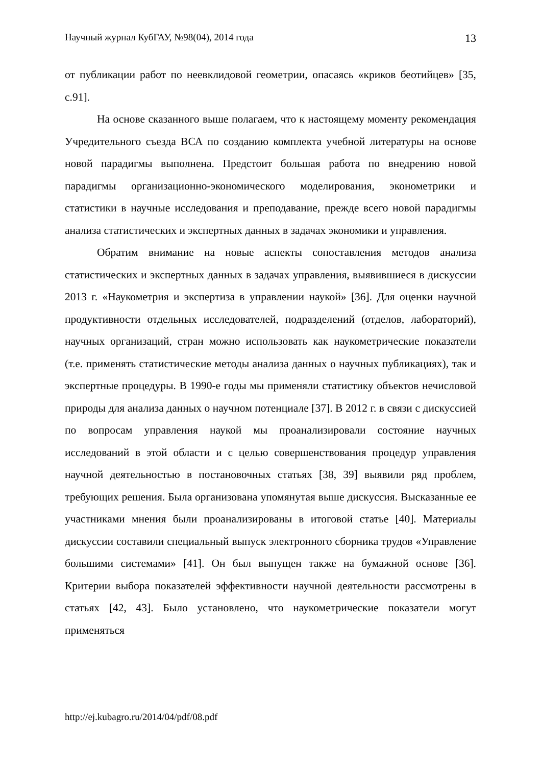Научный журнал КубГАУ, №98(04), 2014 года 13
от публикации работ по неевклидовой геометрии, опасаясь «криков беотийцев» [35, с.91].
На основе сказанного выше полагаем, что к настоящему моменту рекомендация Учредительного съезда ВСА по созданию комплекта учебной литературы на основе новой парадигмы выполнена. Предстоит большая работа по внедрению новой парадигмы организационно-экономического моделирования, эконометрики и статистики в научные исследования и преподавание, прежде всего новой парадигмы анализа статистических и экспертных данных в задачах экономики и управления.
Обратим внимание на новые аспекты сопоставления методов анализа статистических и экспертных данных в задачах управления, выявившиеся в дискуссии 2013 г. «Наукометрия и экспертиза в управлении наукой» [36]. Для оценки научной продуктивности отдельных исследователей, подразделений (отделов, лабораторий), научных организаций, стран можно использовать как наукометрические показатели (т.е. применять статистические методы анализа данных о научных публикациях), так и экспертные процедуры. В 1990-е годы мы применяли статистику объектов нечисловой природы для анализа данных о научном потенциале [37]. В 2012 г. в связи с дискуссией по вопросам управления наукой мы проанализировали состояние научных исследований в этой области и с целью совершенствования процедур управления научной деятельностью в постановочных статьях [38, 39] выявили ряд проблем, требующих решения. Была организована упомянутая выше дискуссия. Высказанные ее участниками мнения были проанализированы в итоговой статье [40]. Материалы дискуссии составили специальный выпуск электронного сборника трудов «Управление большими системами» [41]. Он был выпущен также на бумажной основе [36]. Критерии выбора показателей эффективности научной деятельности рассмотрены в статьях [42, 43]. Было установлено, что наукометрические показатели могут применяться
http://ej.kubagro.ru/2014/04/pdf/08.pdf